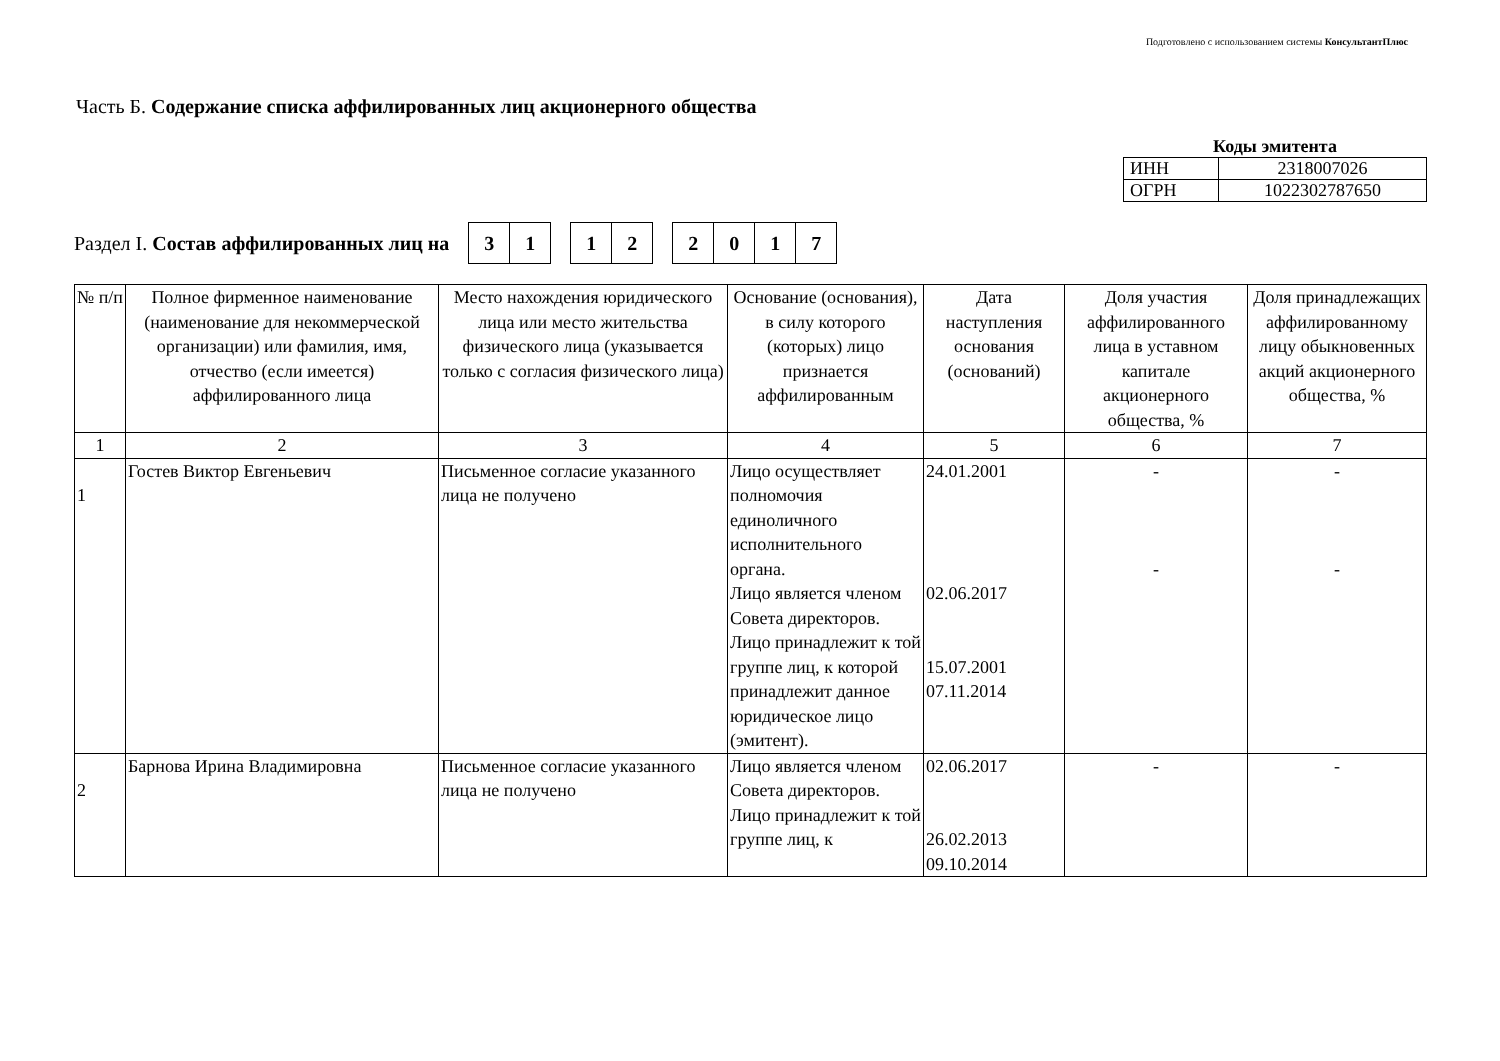Подготовлено с использованием системы КонсультантПлюс
Часть Б. Содержание списка аффилированных лиц акционерного общества
Коды эмитента
| ИНН | 2318007026 |
| ОГРН | 1022302787650 |
Раздел I. Состав аффилированных лиц на 31 12 2017
| № п/п | Полное фирменное наименование (наименование для некоммерческой организации) или фамилия, имя, отчество (если имеется) аффилированного лица | Место нахождения юридического лица или место жительства физического лица (указывается только с согласия физического лица) | Основание (основания), в силу которого (которых) лицо признается аффилированным | Дата наступления основания (оснований) | Доля участия аффилированного лица в уставном капитале акционерного общества, % | Доля принадлежащих аффилированному лицу обыкновенных акций акционерного общества, % |
| --- | --- | --- | --- | --- | --- | --- |
| 1 | 2 | 3 | 4 | 5 | 6 | 7 |
| 1 | Гостев Виктор Евгеньевич | Письменное согласие указанного лица не получено | Лицо осуществляет полномочия единоличного исполнительного органа. Лицо является членом Совета директоров. Лицо принадлежит к той группе лиц, к которой принадлежит данное юридическое лицо (эмитент). | 24.01.2001 02.06.2017 15.07.2001 07.11.2014 | - - | - - |
| 2 | Барнова Ирина Владимировна | Письменное согласие указанного лица не получено | Лицо является членом Совета директоров. Лицо принадлежит к той группе лиц, к | 02.06.2017 26.02.2013 09.10.2014 | - | - |